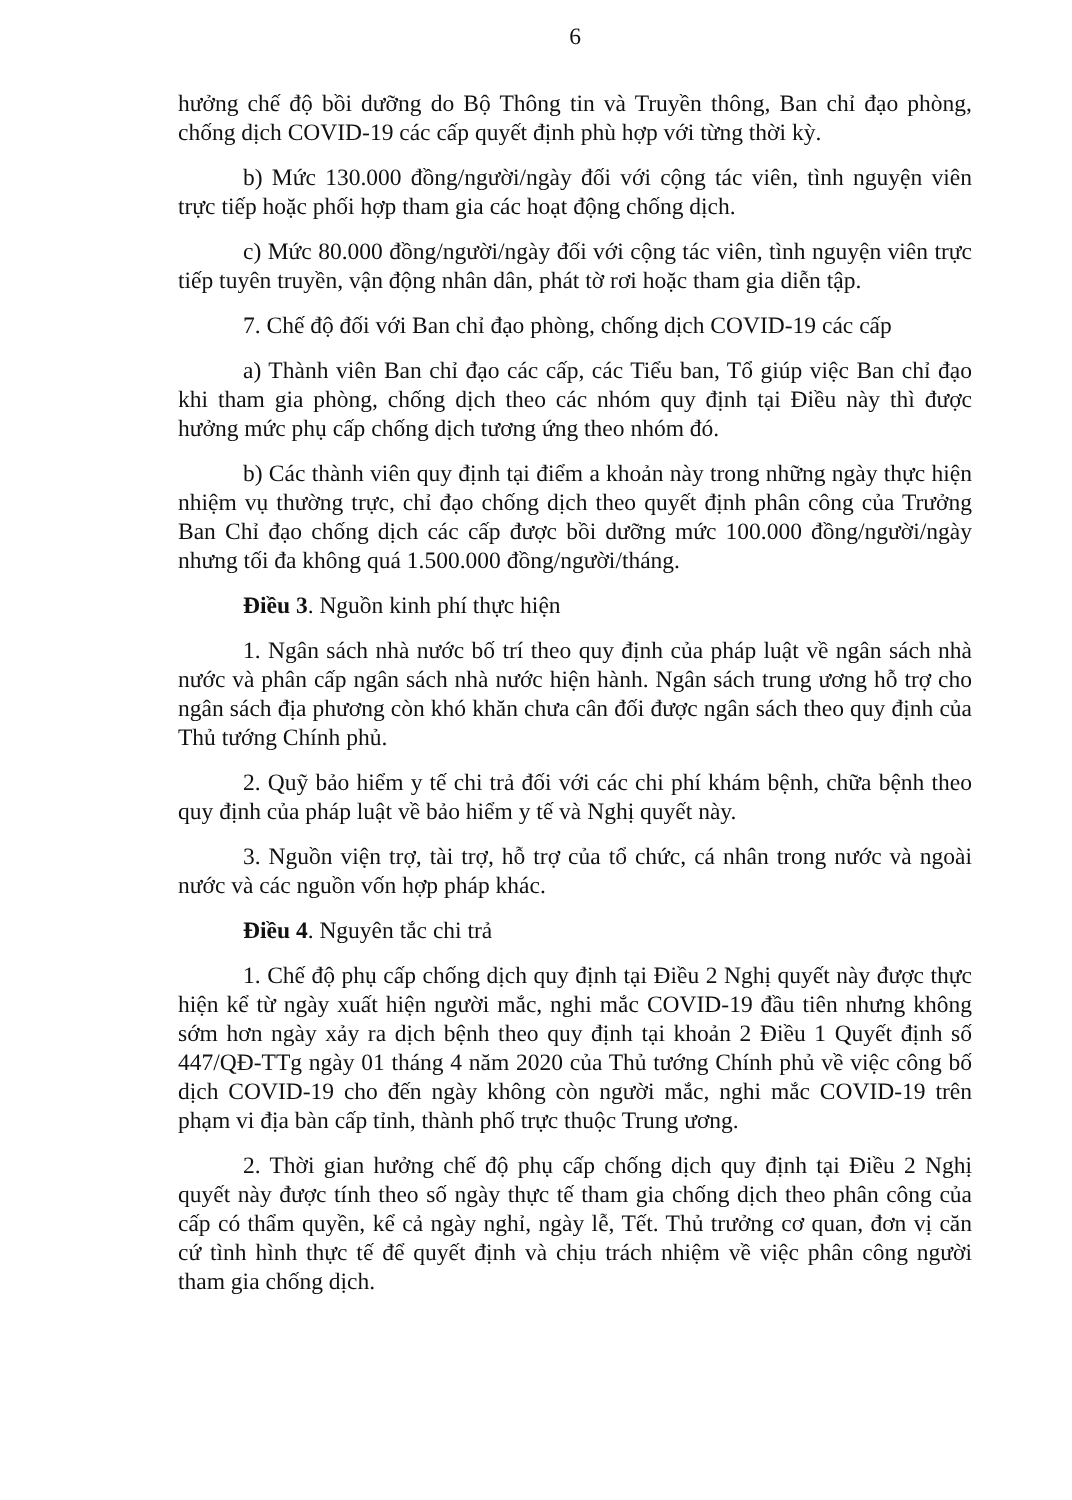6
hưởng chế độ bồi dưỡng do Bộ Thông tin và Truyền thông, Ban chỉ đạo phòng, chống dịch COVID-19 các cấp quyết định phù hợp với từng thời kỳ.
b) Mức 130.000 đồng/người/ngày đối với cộng tác viên, tình nguyện viên trực tiếp hoặc phối hợp tham gia các hoạt động chống dịch.
c) Mức 80.000 đồng/người/ngày đối với cộng tác viên, tình nguyện viên trực tiếp tuyên truyền, vận động nhân dân, phát tờ rơi hoặc tham gia diễn tập.
7. Chế độ đối với Ban chỉ đạo phòng, chống dịch COVID-19 các cấp
a) Thành viên Ban chỉ đạo các cấp, các Tiểu ban, Tổ giúp việc Ban chỉ đạo khi tham gia phòng, chống dịch theo các nhóm quy định tại Điều này thì được hưởng mức phụ cấp chống dịch tương ứng theo nhóm đó.
b) Các thành viên quy định tại điểm a khoản này trong những ngày thực hiện nhiệm vụ thường trực, chỉ đạo chống dịch theo quyết định phân công của Trưởng Ban Chỉ đạo chống dịch các cấp được bồi dưỡng mức 100.000 đồng/người/ngày nhưng tối đa không quá 1.500.000 đồng/người/tháng.
Điều 3. Nguồn kinh phí thực hiện
1. Ngân sách nhà nước bố trí theo quy định của pháp luật về ngân sách nhà nước và phân cấp ngân sách nhà nước hiện hành. Ngân sách trung ương hỗ trợ cho ngân sách địa phương còn khó khăn chưa cân đối được ngân sách theo quy định của Thủ tướng Chính phủ.
2. Quỹ bảo hiểm y tế chi trả đối với các chi phí khám bệnh, chữa bệnh theo quy định của pháp luật về bảo hiểm y tế và Nghị quyết này.
3. Nguồn viện trợ, tài trợ, hỗ trợ của tổ chức, cá nhân trong nước và ngoài nước và các nguồn vốn hợp pháp khác.
Điều 4. Nguyên tắc chi trả
1. Chế độ phụ cấp chống dịch quy định tại Điều 2 Nghị quyết này được thực hiện kể từ ngày xuất hiện người mắc, nghi mắc COVID-19 đầu tiên nhưng không sớm hơn ngày xảy ra dịch bệnh theo quy định tại khoản 2 Điều 1 Quyết định số 447/QĐ-TTg ngày 01 tháng 4 năm 2020 của Thủ tướng Chính phủ về việc công bố dịch COVID-19 cho đến ngày không còn người mắc, nghi mắc COVID-19 trên phạm vi địa bàn cấp tỉnh, thành phố trực thuộc Trung ương.
2. Thời gian hưởng chế độ phụ cấp chống dịch quy định tại Điều 2 Nghị quyết này được tính theo số ngày thực tế tham gia chống dịch theo phân công của cấp có thẩm quyền, kể cả ngày nghỉ, ngày lễ, Tết. Thủ trưởng cơ quan, đơn vị căn cứ tình hình thực tế để quyết định và chịu trách nhiệm về việc phân công người tham gia chống dịch.